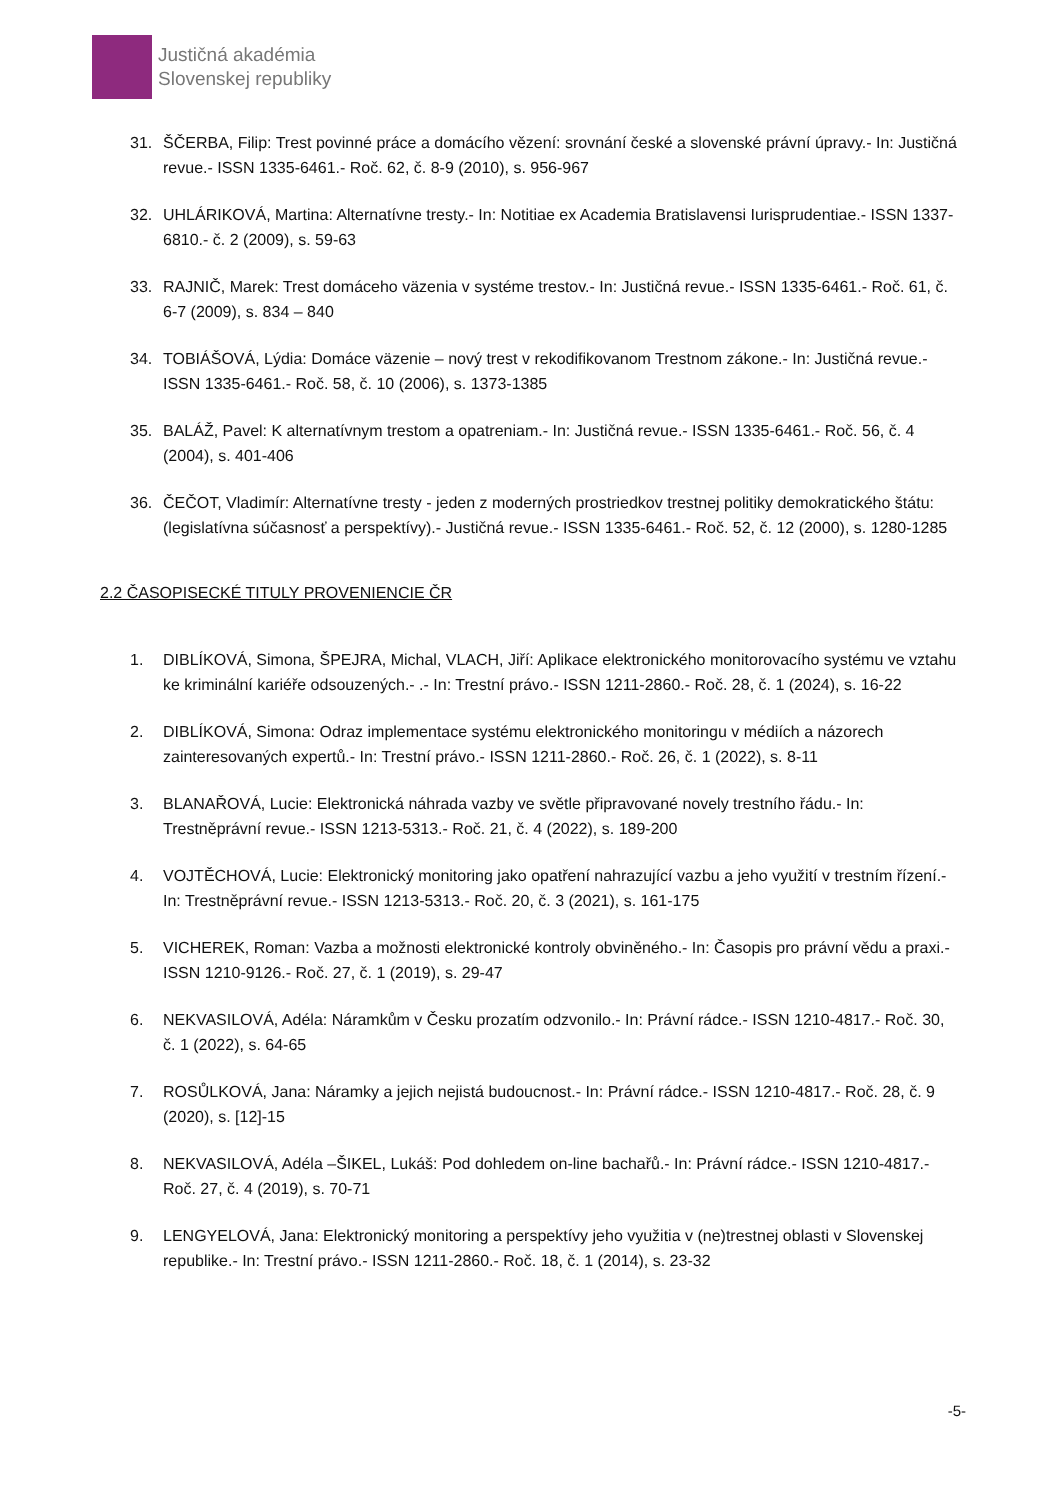Justičná akadémia
Slovenskej republiky
31. ŠČERBA, Filip: Trest povinné práce a domácího vězení: srovnání české a slovenské právní úpravy.- In: Justičná revue.- ISSN 1335-6461.- Roč. 62, č. 8-9 (2010), s. 956-967
32. UHLÁRIKOVÁ, Martina: Alternatívne tresty.- In: Notitiae ex Academia Bratislavensi Iurisprudentiae.- ISSN 1337-6810.- č. 2 (2009), s. 59-63
33. RAJNIČ, Marek: Trest domáceho väzenia v systéme trestov.- In: Justičná revue.- ISSN 1335-6461.- Roč. 61, č. 6-7 (2009), s. 834 – 840
34. TOBIÁŠOVÁ, Lýdia: Domáce väzenie – nový trest v rekodifikovanom Trestnom zákone.- In: Justičná revue.- ISSN 1335-6461.- Roč. 58, č. 10 (2006), s. 1373-1385
35. BALÁŽ, Pavel: K alternatívnym trestom a opatreniam.- In: Justičná revue.- ISSN 1335-6461.- Roč. 56, č. 4 (2004), s. 401-406
36. ČEČOT, Vladimír: Alternatívne tresty - jeden z moderných prostriedkov trestnej politiky demokratického štátu: (legislatívna súčasnosť a perspektívy).- Justičná revue.- ISSN 1335-6461.- Roč. 52, č. 12 (2000), s. 1280-1285
2.2 ČASOPISECKÉ TITULY PROVENIENCIE ČR
1. DIBLÍKOVÁ, Simona, ŠPEJRA, Michal, VLACH, Jiří: Aplikace elektronického monitorovacího systému ve vztahu ke kriminální kariéře odsouzených.- .- In: Trestní právo.- ISSN 1211-2860.- Roč. 28, č. 1 (2024), s. 16-22
2. DIBLÍKOVÁ, Simona: Odraz implementace systému elektronického monitoringu v médiích a názorech zainteresovaných expertů.- In: Trestní právo.- ISSN 1211-2860.- Roč. 26, č. 1 (2022), s. 8-11
3. BLANAŘOVÁ, Lucie: Elektronická náhrada vazby ve světle připravované novely trestního řádu.- In: Trestněprávní revue.- ISSN 1213-5313.- Roč. 21, č. 4 (2022), s. 189-200
4. VOJTĚCHOVÁ, Lucie: Elektronický monitoring jako opatření nahrazující vazbu a jeho využití v trestním řízení.- In: Trestněprávní revue.- ISSN 1213-5313.- Roč. 20, č. 3 (2021), s. 161-175
5. VICHEREK, Roman: Vazba a možnosti elektronické kontroly obviněného.- In: Časopis pro právní vědu a praxi.- ISSN 1210-9126.- Roč. 27, č. 1 (2019), s. 29-47
6. NEKVASILOVÁ, Adéla: Náramkům v Česku prozatím odzvonilo.- In: Právní rádce.- ISSN 1210-4817.- Roč. 30, č. 1 (2022), s. 64-65
7. ROSŮLKOVÁ, Jana: Náramky a jejich nejistá budoucnost.- In: Právní rádce.- ISSN 1210-4817.- Roč. 28, č. 9 (2020), s. [12]-15
8. NEKVASILOVÁ, Adéla –ŠIKEL, Lukáš: Pod dohledem on-line bachařů.- In: Právní rádce.- ISSN 1210-4817.- Roč. 27, č. 4 (2019), s. 70-71
9. LENGYELOVÁ, Jana: Elektronický monitoring a perspektívy jeho využitia v (ne)trestnej oblasti v Slovenskej republike.- In: Trestní právo.- ISSN 1211-2860.- Roč. 18, č. 1 (2014), s. 23-32
-5-